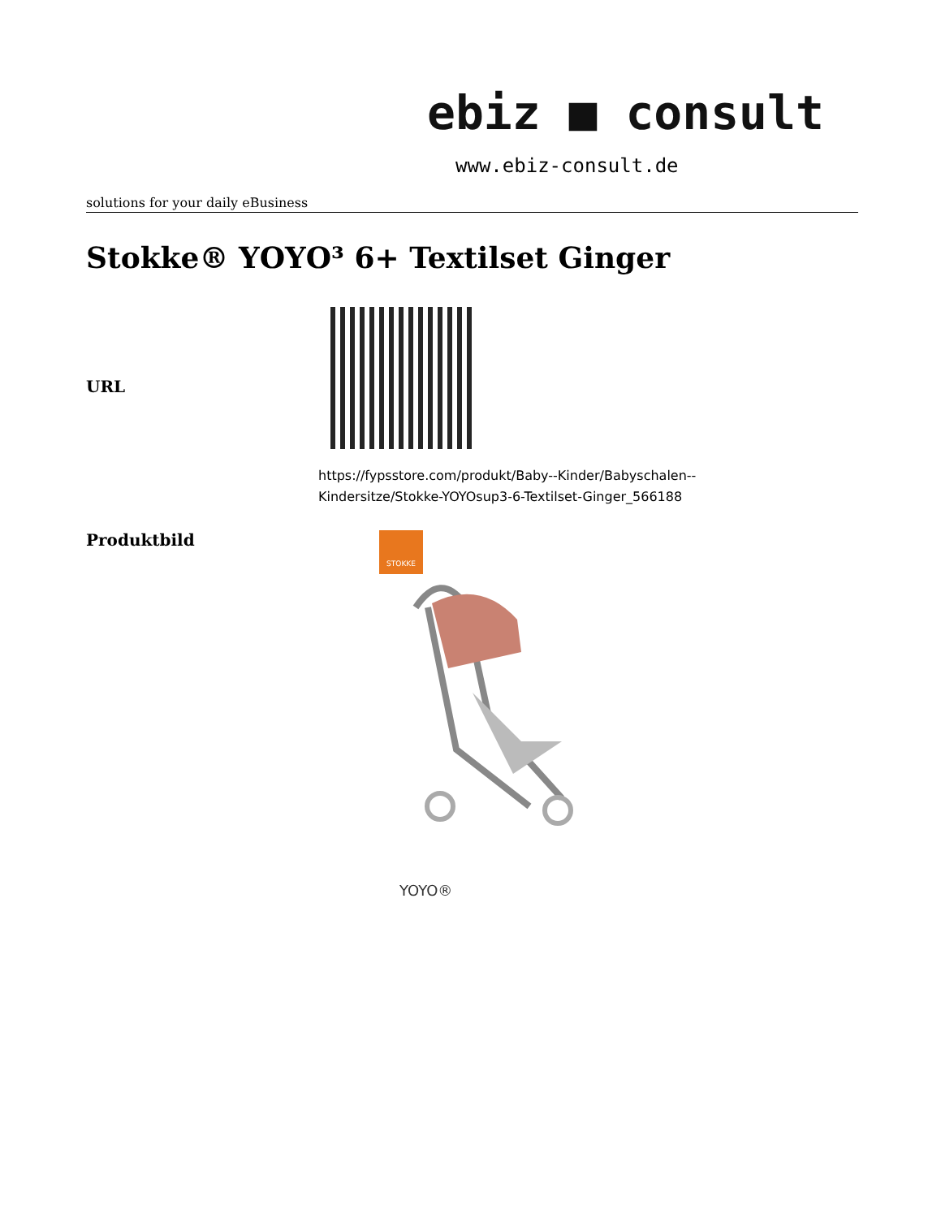ebiz ■ consult
www.ebiz-consult.de
solutions for your daily eBusiness
Stokke® YOYO³ 6+ Textilset Ginger
| URL | |
| | https://fypsstore.com/produkt/Baby--Kinder/Babyschalen-- Kindersitze/Stokke-YOYOsup3-6-Textilset-Ginger_566188 |
| Produktbild | STOKKE YOYO® |